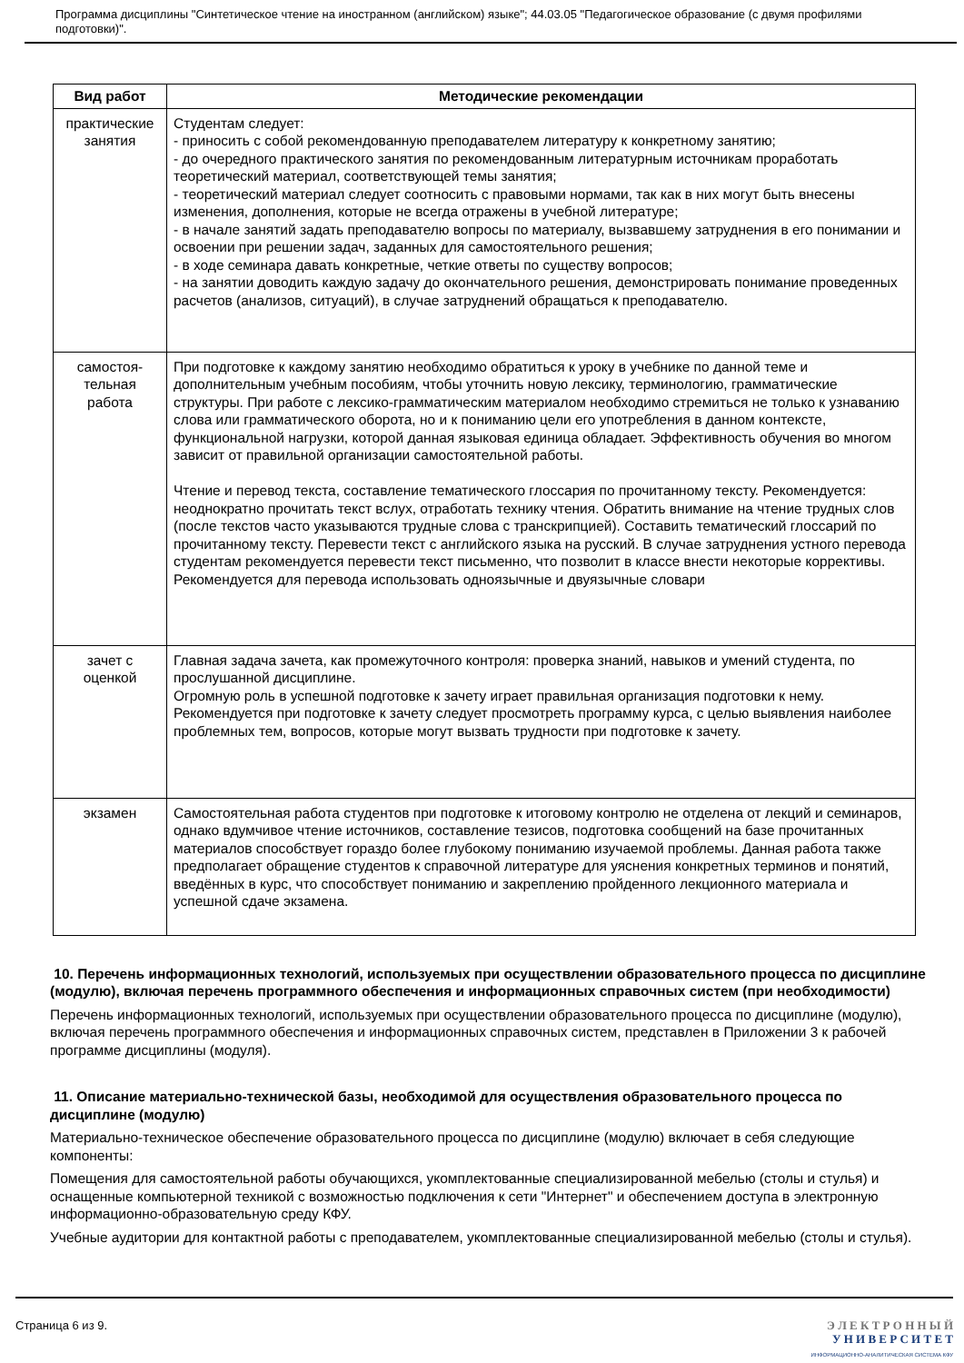Программа дисциплины "Синтетическое чтение на иностранном (английском) языке"; 44.03.05 "Педагогическое образование (с двумя профилями подготовки)".
| Вид работ | Методические рекомендации |
| --- | --- |
| практические занятия | Студентам следует: - приносить с собой рекомендованную преподавателем литературу к конкретному занятию; - до очередного практического занятия по рекомендованным литературным источникам проработать теоретический материал, соответствующей темы занятия; - теоретический материал следует соотносить с правовыми нормами, так как в них могут быть внесены изменения, дополнения, которые не всегда отражены в учебной литературе; - в начале занятий задать преподавателю вопросы по материалу, вызвавшему затруднения в его понимании и освоении при решении задач, заданных для самостоятельного решения; - в ходе семинара давать конкретные, четкие ответы по существу вопросов; - на занятии доводить каждую задачу до окончательного решения, демонстрировать понимание проведенных расчетов (анализов, ситуаций), в случае затруднений обращаться к преподавателю. |
| самостоя-тельная работа | При подготовке к каждому занятию необходимо обратиться к уроку в учебнике по данной теме и дополнительным учебным пособиям, чтобы уточнить новую лексику, терминологию, грамматические структуры. При работе с лексико-грамматическим материалом необходимо стремиться не только к узнаванию слова или грамматического оборота, но и к пониманию цели его употребления в данном контексте, функциональной нагрузки, которой данная языковая единица обладает. Эффективность обучения во многом зависит от правильной организации самостоятельной работы. Чтение и перевод текста, составление тематического глоссария по прочитанному тексту. Рекомендуется: неоднократно прочитать текст вслух, отработать технику чтения. Обратить внимание на чтение трудных слов (после текстов часто указываются трудные слова с транскрипцией). Составить тематический глоссарий по прочитанному тексту. Перевести текст с английского языка на русский. В случае затруднения устного перевода студентам рекомендуется перевести текст письменно, что позволит в классе внести некоторые коррективы. Рекомендуется для перевода использовать одноязычные и двуязычные словари |
| зачет с оценкой | Главная задача зачета, как промежуточного контроля: проверка знаний, навыков и умений студента, по прослушанной дисциплине. Огромную роль в успешной подготовке к зачету играет правильная организация подготовки к нему. Рекомендуется при подготовке к зачету следует просмотреть программу курса, с целью выявления наиболее проблемных тем, вопросов, которые могут вызвать трудности при подготовке к зачету. |
| экзамен | Самостоятельная работа студентов при подготовке к итоговому контролю не отделена от лекций и семинаров, однако вдумчивое чтение источников, составление тезисов, подготовка сообщений на базе прочитанных материалов способствует гораздо более глубокому пониманию изучаемой проблемы. Данная работа также предполагает обращение студентов к справочной литературе для уяснения конкретных терминов и понятий, введённых в курс, что способствует пониманию и закреплению пройденного лекционного материала и успешной сдаче экзамена. |
10. Перечень информационных технологий, используемых при осуществлении образовательного процесса по дисциплине (модулю), включая перечень программного обеспечения и информационных справочных систем (при необходимости)
Перечень информационных технологий, используемых при осуществлении образовательного процесса по дисциплине (модулю), включая перечень программного обеспечения и информационных справочных систем, представлен в Приложении 3 к рабочей программе дисциплины (модуля).
11. Описание материально-технической базы, необходимой для осуществления образовательного процесса по дисциплине (модулю)
Материально-техническое обеспечение образовательного процесса по дисциплине (модулю) включает в себя следующие компоненты:
Помещения для самостоятельной работы обучающихся, укомплектованные специализированной мебелью (столы и стулья) и оснащенные компьютерной техникой с возможностью подключения к сети "Интернет" и обеспечением доступа в электронную информационно-образовательную среду КФУ.
Учебные аудитории для контактной работы с преподавателем, укомплектованные специализированной мебелью (столы и стулья).
Страница 6 из 9.
Э Л Е К Т Р О Н Н Ы Й
У Н И В Е Р С И Т Е Т
ИНФОРМАЦИОННО-АНАЛИТИЧЕСКАЯ СИСТЕМА КФУ